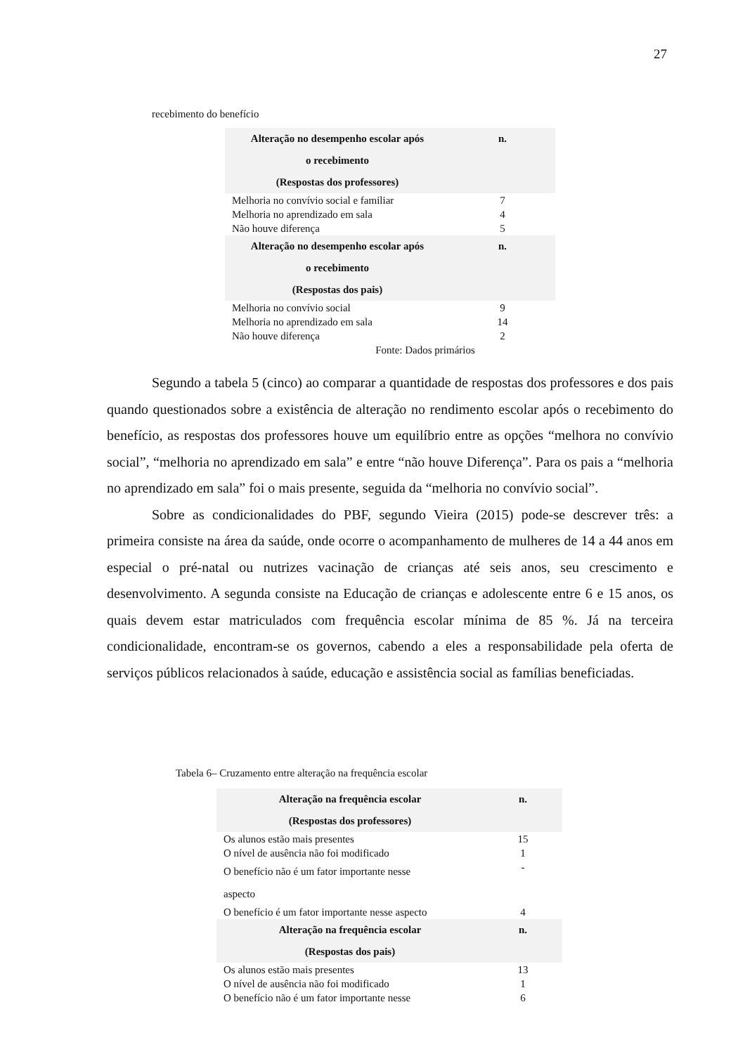27
recebimento do benefício
| Alteração no desempenho escolar após o recebimento (Respostas dos professores) | n. |
| --- | --- |
| Melhoria no convívio social e familiar | 7 |
| Melhoria no aprendizado em sala | 4 |
| Não houve diferença | 5 |
| Alteração no desempenho escolar após o recebimento (Respostas dos pais) | n. |
| Melhoria no convívio social | 9 |
| Melhoria no aprendizado em sala | 14 |
| Não houve diferença | 2 |
| Fonte: Dados primários | |
Segundo a tabela 5 (cinco) ao comparar a quantidade de respostas dos professores e dos pais quando questionados sobre a existência de alteração no rendimento escolar após o recebimento do benefício, as respostas dos professores houve um equilíbrio entre as opções “melhora no convívio social”, “melhoria no aprendizado em sala” e entre “não houve Diferença”. Para os pais a “melhoria no aprendizado em sala” foi o mais presente, seguida da “melhoria no convívio social”.
Sobre as condicionalidades do PBF, segundo Vieira (2015) pode-se descrever três: a primeira consiste na área da saúde, onde ocorre o acompanhamento de mulheres de 14 a 44 anos em especial o pré-natal ou nutrizes vacinação de crianças até seis anos, seu crescimento e desenvolvimento. A segunda consiste na Educação de crianças e adolescente entre 6 e 15 anos, os quais devem estar matriculados com frequência escolar mínima de 85 %. Já na terceira condicionalidade, encontram-se os governos, cabendo a eles a responsabilidade pela oferta de serviços públicos relacionados à saúde, educação e assistência social as famílias beneficiadas.
Tabela 6– Cruzamento entre alteração na frequência escolar
| Alteração na frequência escolar (Respostas dos professores) | n. |
| --- | --- |
| Os alunos estão mais presentes | 15 |
| O nível de ausência não foi modificado | 1 |
| O benefício não é um fator importante nesse aspecto | - |
| O benefício é um fator importante nesse aspecto | 4 |
| Alteração na frequência escolar (Respostas dos pais) | n. |
| Os alunos estão mais presentes | 13 |
| O nível de ausência não foi modificado | 1 |
| O benefício não é um fator importante nesse | 6 |